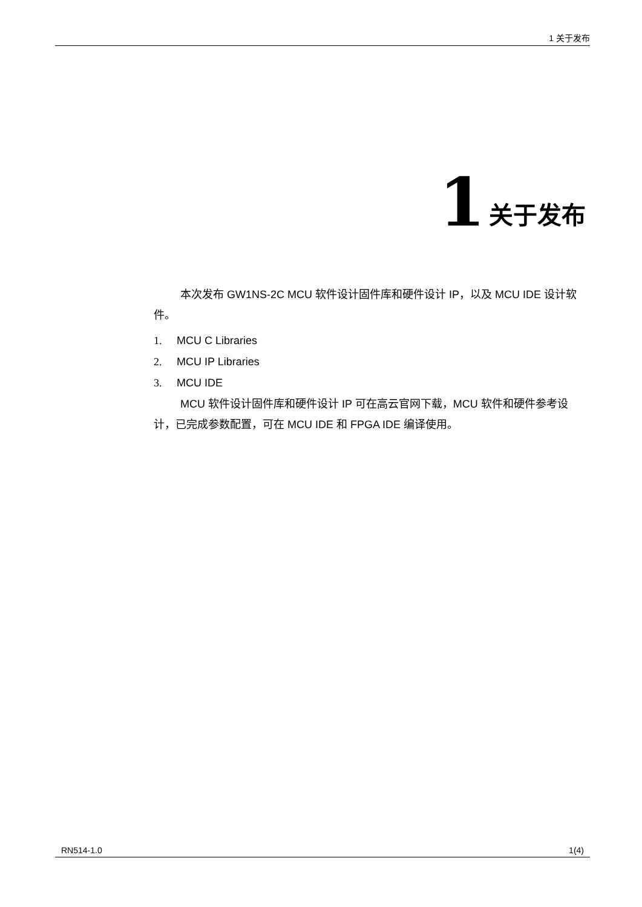1 关于发布
1 关于发布
本次发布 GW1NS-2C MCU 软件设计固件库和硬件设计 IP，以及 MCU IDE 设计软件。
1. MCU C Libraries
2. MCU IP Libraries
3. MCU IDE
MCU 软件设计固件库和硬件设计 IP 可在高云官网下载，MCU 软件和硬件参考设计，已完成参数配置，可在 MCU IDE 和 FPGA IDE 编译使用。
RN514-1.0 1(4)